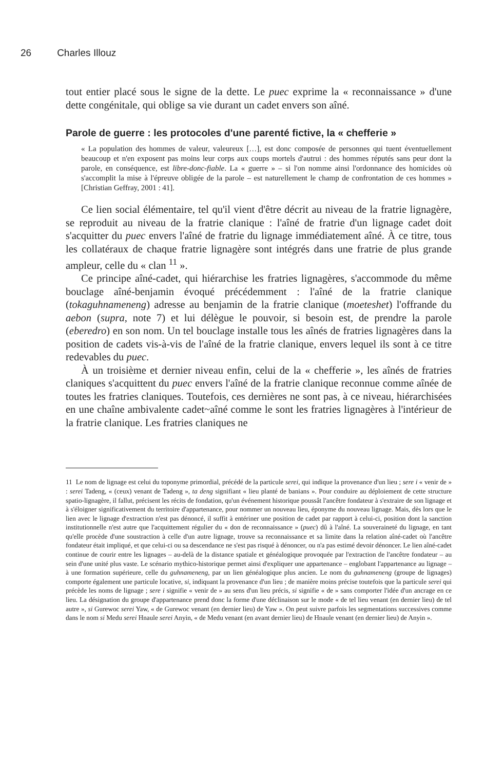26 Charles Illouz
tout entier placé sous le signe de la dette. Le puec exprime la « reconnaissance » d'une dette congénitale, qui oblige sa vie durant un cadet envers son aîné.
Parole de guerre : les protocoles d'une parenté fictive, la « chefferie »
« La population des hommes de valeur, valeureux […], est donc composée de personnes qui tuent éventuellement beaucoup et n'en exposent pas moins leur corps aux coups mortels d'autrui : des hommes réputés sans peur dont la parole, en conséquence, est libre-donc-fiable. La « guerre » – si l'on nomme ainsi l'ordonnance des homicides où s'accomplit la mise à l'épreuve obligée de la parole – est naturellement le champ de confrontation de ces hommes » [Christian Geffray, 2001 : 41].
Ce lien social élémentaire, tel qu'il vient d'être décrit au niveau de la fratrie lignagère, se reproduit au niveau de la fratrie clanique : l'aîné de fratrie d'un lignage cadet doit s'acquitter du puec envers l'aîné de fratrie du lignage immédiatement aîné. À ce titre, tous les collatéraux de chaque fratrie lignagère sont intégrés dans une fratrie de plus grande ampleur, celle du « clan <sup>11</sup> ».
Ce principe aîné-cadet, qui hiérarchise les fratries lignagères, s'accommode du même bouclage aîné-benjamin évoqué précédemment : l'aîné de la fratrie clanique (tokaguhnameneng) adresse au benjamin de la fratrie clanique (moeteshet) l'offrande du aebon (supra, note 7) et lui délègue le pouvoir, si besoin est, de prendre la parole (eberedro) en son nom. Un tel bouclage installe tous les aînés de fratries lignagères dans la position de cadets vis-à-vis de l'aîné de la fratrie clanique, envers lequel ils sont à ce titre redevables du puec.
À un troisième et dernier niveau enfin, celui de la « chefferie », les aînés de fratries claniques s'acquittent du puec envers l'aîné de la fratrie clanique reconnue comme aînée de toutes les fratries claniques. Toutefois, ces dernières ne sont pas, à ce niveau, hiérarchisées en une chaîne ambivalente cadet~aîné comme le sont les fratries lignagères à l'intérieur de la fratrie clanique. Les fratries claniques ne
11 Le nom de lignage est celui du toponyme primordial, précédé de la particule serei, qui indique la provenance d'un lieu ; sere i « venir de » : serei Tadeng, « (ceux) venant de Tadeng », ta deng signifiant « lieu planté de banians ». Pour conduire au déploiement de cette structure spatio-lignagère, il fallut, précisent les récits de fondation, qu'un événement historique poussât l'ancêtre fondateur à s'extraire de son lignage et à s'éloigner significativement du territoire d'appartenance, pour nommer un nouveau lieu, éponyme du nouveau lignage. Mais, dès lors que le lien avec le lignage d'extraction n'est pas dénoncé, il suffit à entériner une position de cadet par rapport à celui-ci, position dont la sanction institutionnelle n'est autre que l'acquittement régulier du « don de reconnaissance » (puec) dû à l'aîné. La souveraineté du lignage, en tant qu'elle procède d'une soustraction à celle d'un autre lignage, trouve sa reconnaissance et sa limite dans la relation aîné-cadet où l'ancêtre fondateur était impliqué, et que celui-ci ou sa descendance ne s'est pas risqué à dénoncer, ou n'a pas estimé devoir dénoncer. Le lien aîné-cadet continue de courir entre les lignages – au-delà de la distance spatiale et généalogique provoquée par l'extraction de l'ancêtre fondateur – au sein d'une unité plus vaste. Le scénario mythico-historique permet ainsi d'expliquer une appartenance – englobant l'appartenance au lignage – à une formation supérieure, celle du guhnameneng, par un lien généalogique plus ancien. Le nom du guhnameneng (groupe de lignages) comporte également une particule locative, si, indiquant la provenance d'un lieu ; de manière moins précise toutefois que la particule serei qui précède les noms de lignage ; sere i signifie « venir de » au sens d'un lieu précis, si signifie « de » sans comporter l'idée d'un ancrage en ce lieu. La désignation du groupe d'appartenance prend donc la forme d'une déclinaison sur le mode « de tel lieu venant (en dernier lieu) de tel autre », si Gurewoc serei Yaw, « de Gurewoc venant (en dernier lieu) de Yaw ». On peut suivre parfois les segmentations successives comme dans le nom si Medu serei Hnaule serei Anyin, « de Medu venant (en avant dernier lieu) de Hnaule venant (en dernier lieu) de Anyin ».